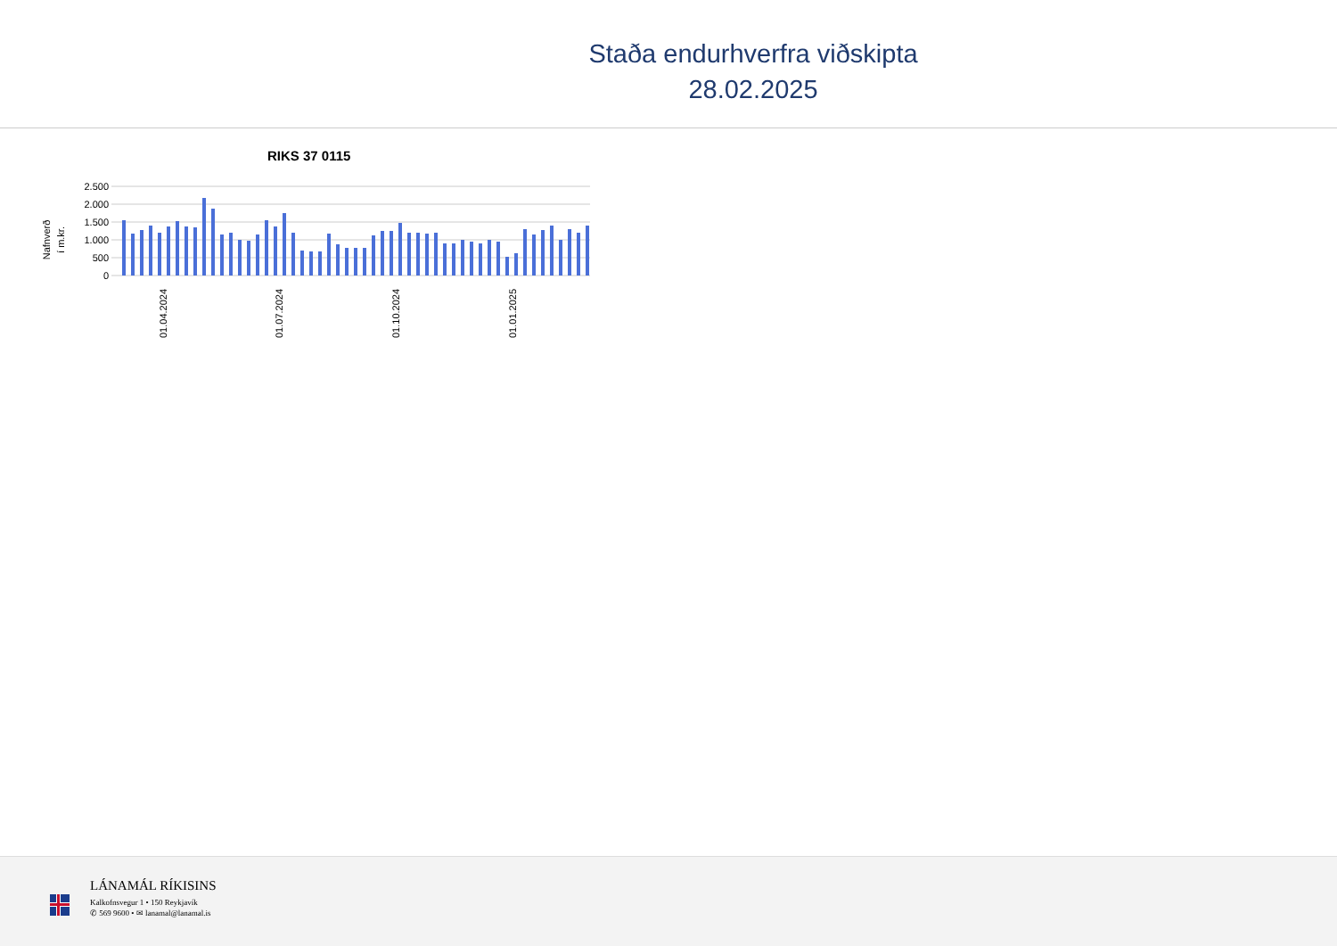Staða endurhverfra viðskipta
28.02.2025
RIKS 37 0115
Nafnverð
í m.kr.
2.500
2.000
1.500
1.000
500
0
01.04.2024
01.07.2024
01.10.2024
01.01.2025
LÁNAMÁL RÍKISINS
Kalkofnsvegur 1 • 150 Reykjavík
✆ 569 9600 • ✉ lanamal@lanamal.is